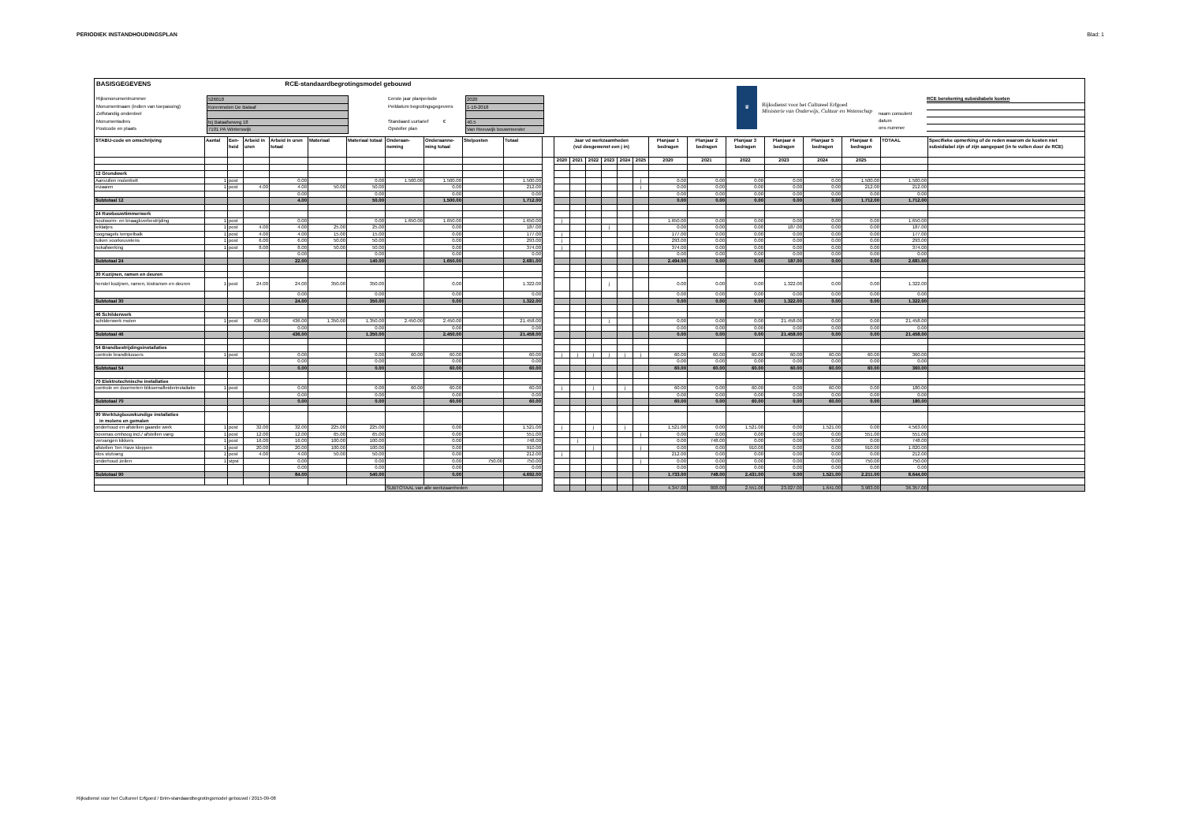PERIODIEK INSTANDHOUDINGSPLAN Blad: 1
BASISGEGEVENS RCE-standaardbegrotingsmodel gebouwd
Rijksmonumentnummer 526018 Eerste jaar planperiode 2020 Monumentnaam (indien van toepassing) Korenmolen De Bataaf Peildatum begrotingsgegevens 1-10-2018 Zelfstandig onderdeel Monumentadres bij Bataafseweg 18 Standaard uurtarief € 40.5 Postcode en plaats 7101 PA Winterswijk Opsteller plan Van Reeuwijk bouwmeester
♛
Rijksdienst voor het Cultureel Erfgoed
Ministerie van Onderwijs, Cultuur en Wetenschap
naam consulent
datum
ons nummer
RCE berekening subsidiabele kosten
| STABU-code en omschrijving | Aantal | Een-heid | Arbeid in uren | Arbeid in uren totaal | Materiaal | Materiaal totaal | Onderaan-neming | Onderaanne-ming totaal | Stelposten | Totaal | | Jaar vd werkzaamheden (vul desgewenst een j in) | | | | | | Planjaar 1 bedragen | Planjaar 2 bedragen | Planjaar 3 bedragen | Planjaar 4 bedragen | Planjaar 5 bedragen | Planjaar 6 bedragen | TOTAAL | Specifieke opmerking of de reden waarom de kosten niet subsidiabel zijn of zijn aangepast (in te vullen door de RCE) |
| --- | --- | --- | --- | --- | --- | --- | --- | --- | --- | --- | --- | --- | --- | --- | --- | --- | --- | --- | --- | --- | --- | --- | --- | --- | --- |
| | | | | | | | | | | | | 2020 | 2021 | 2022 | 2023 | 2024 | 2025 | 2020 | 2021 | 2022 | 2023 | 2024 | 2025 | | |
| 12 Grondwerk | | | | | | | | | | | | | | | | | | | | | | | | | |
| Aanvullen molenbelt | 1 | post | | 0.00 | | 0.00 | 1.500.00 | 1.500.00 | | 1.500.00 | | | | | | | j | 0.00 | 0.00 | 0.00 | 0.00 | 0.00 | 1.500.00 | 1.500.00 | |
| inzaaien | 1 | post | 4.00 | 4.00 | 50.00 | 50.00 | | 0.00 | | 212.00 | | | | | | | j | 0.00 | 0.00 | 0.00 | 0.00 | 0.00 | 212.00 | 212.00 | |
| | | | | 0.00 | | 0.00 | | 0.00 | | 0.00 | | | | | | | | 0.00 | 0.00 | 0.00 | 0.00 | 0.00 | 0.00 | 0.00 | |
| Subtotaal 12 | | | | 4.00 | | 50.00 | | 1.500.00 | | 1.712.00 | | | | | | | | 0.00 | 0.00 | 0.00 | 0.00 | 0.00 | 1.712.00 | 1.712.00 | |
| 24 Ruwbouwtimmerwerk | | | | | | | | | | | | | | | | | | | | | | | | | |
| houtworm- en knaagkverbestrijding | 1 | post | | 0.00 | | 0.00 | 1.650.00 | 1.650.00 | | 1.650.00 | | j | | | | | | 1.650.00 | 0.00 | 0.00 | 0.00 | 0.00 | 0.00 | 1.650.00 | |
| leklatjes | 1 | post | 4.00 | 4.00 | 25.00 | 25.00 | | 0.00 | | 187.00 | | | | | j | | | 0.00 | 0.00 | 0.00 | 187.00 | 0.00 | 0.00 | 187.00 | |
| toognagels tempelbalk | 1 | post | 4.00 | 4.00 | 15.00 | 15.00 | | 0.00 | | 177.00 | | j | | | | | | 177.00 | 0.00 | 0.00 | 0.00 | 0.00 | 0.00 | 177.00 | |
| luiken voorkeuvelens | 1 | post | 6.00 | 6.00 | 50.00 | 50.00 | | 0.00 | | 293.00 | | j | | | | | | 293.00 | 0.00 | 0.00 | 0.00 | 0.00 | 0.00 | 293.00 | |
| nokafwerking | 1 | post | 8.00 | 8.00 | 50.00 | 50.00 | | 0.00 | | 374.00 | | j | | | | | | 374.00 | 0.00 | 0.00 | 0.00 | 0.00 | 0.00 | 374.00 | |
| | | | | 0.00 | | 0.00 | | 0.00 | | 0.00 | | | | | | | | 0.00 | 0.00 | 0.00 | 0.00 | 0.00 | 0.00 | 0.00 | |
| Subtotaal 24 | | | | 22.00 | | 140.00 | | 1.650.00 | | 2.681.00 | | | | | | | | 2.494.00 | 0.00 | 0.00 | 187.00 | 0.00 | 0.00 | 2.681.00 | |
| 30 Kozijnen, ramen en deuren | | | | | | | | | | | | | | | | | | | | | | | | | |
| herstel kozijnen, ramen, kistramen en deuren | 1 | post | 24.00 | 24.00 | 350.00 | 350.00 | | 0.00 | | 1.322.00 | | | | | j | | | 0.00 | 0.00 | 0.00 | 1.322.00 | 0.00 | 0.00 | 1.322.00 | |
| | | | | 0.00 | | 0.00 | | 0.00 | | 0.00 | | | | | | | | 0.00 | 0.00 | 0.00 | 0.00 | 0.00 | 0.00 | 0.00 | |
| Subtotaal 30 | | | | 24.00 | | 350.00 | | 0.00 | | 1.322.00 | | | | | | | | 0.00 | 0.00 | 0.00 | 1.322.00 | 0.00 | 0.00 | 1.322.00 | |
| 46 Schilderwerk | | | | | | | | | | | | | | | | | | | | | | | | | |
| schilderwerk molen | 1 | post | 436.00 | 436.00 | 1.350.00 | 1.350.00 | 2.450.00 | 2.450.00 | | 21.458.00 | | | | | j | | | 0.00 | 0.00 | 0.00 | 21.458.00 | 0.00 | 0.00 | 21.458.00 | |
| | | | | 0.00 | | 0.00 | | 0.00 | | 0.00 | | | | | | | | 0.00 | 0.00 | 0.00 | 0.00 | 0.00 | 0.00 | 0.00 | |
| Subtotaal 46 | | | | 436.00 | | 1.350.00 | | 2.450.00 | | 21.458.00 | | | | | | | | 0.00 | 0.00 | 0.00 | 21.458.00 | 0.00 | 0.00 | 21.458.00 | |
| 54 Brandbestrijdingsinstallaties | | | | | | | | | | | | | | | | | | | | | | | | | |
| controle brandblussers | 1 | post | | 0.00 | | 0.00 | 60.00 | 60.00 | | 60.00 | | j | j | j | j | j | j | 60.00 | 60.00 | 60.00 | 60.00 | 60.00 | 60.00 | 360.00 | |
| | | | | 0.00 | | 0.00 | | 0.00 | | 0.00 | | | | | | | | 0.00 | 0.00 | 0.00 | 0.00 | 0.00 | 0.00 | 0.00 | |
| Subtotaal 54 | | | | 0.00 | | 0.00 | | 60.00 | | 60.00 | | | | | | | | 60.00 | 60.00 | 60.00 | 60.00 | 60.00 | 60.00 | 360.00 | |
| 70 Elektrotechnische installaties | | | | | | | | | | | | | | | | | | | | | | | | | |
| controle en doormeten bliksemafleiderinstallatie | 1 | post | | 0.00 | | 0.00 | 60.00 | 60.00 | | 60.00 | | j | | j | | j | | 60.00 | 0.00 | 60.00 | 0.00 | 60.00 | 0.00 | 180.00 | |
| | | | | 0.00 | | 0.00 | | 0.00 | | 0.00 | | | | | | | | 0.00 | 0.00 | 0.00 | 0.00 | 0.00 | 0.00 | 0.00 | |
| Subtotaal 70 | | | | 0.00 | | 0.00 | | 60.00 | | 60.00 | | | | | | | | 60.00 | 0.00 | 60.00 | 0.00 | 60.00 | 0.00 | 180.00 | |
| 90 Werktuigbouwkundige installaties in molens en gemalen | | | | | | | | | | | | | | | | | | | | | | | | | |
| onderhoud en afstellen gaande werk | 1 | post | 32.00 | 32.00 | 225.00 | 225.00 | | 0.00 | | 1.521.00 | | j | | j | | j | | 1.521.00 | 0.00 | 1.521.00 | 0.00 | 1.521.00 | 0.00 | 4.563.00 | |
| bovenas omhoog incl./ afstellen vang | 1 | post | 12.00 | 12.00 | 65.00 | 65.00 | | 0.00 | | 551.00 | | | | | | | j | 0.00 | 0.00 | 0.00 | 0.00 | 0.00 | 551.00 | 551.00 | |
| vervangen kikkers | 1 | post | 16.00 | 16.00 | 100.00 | 100.00 | | 0.00 | | 748.00 | | | j | | | | | 0.00 | 748.00 | 0.00 | 0.00 | 0.00 | 0.00 | 748.00 | |
| afstellen Ten Have kleppen | 1 | post | 20.00 | 20.00 | 100.00 | 100.00 | | 0.00 | | 910.00 | | | | j | | | j | 0.00 | 0.00 | 910.00 | 0.00 | 0.00 | 910.00 | 1.820.00 | |
| klos stutvang | 1 | post | 4.00 | 4.00 | 50.00 | 50.00 | | 0.00 | | 212.00 | | j | | | | | | 212.00 | 0.00 | 0.00 | 0.00 | 0.00 | 0.00 | 212.00 | |
| onderhoud zeilen | 1 | stpst | | 0.00 | | 0.00 | | 0.00 | 750.00 | 750.00 | | | | | | | j | 0.00 | 0.00 | 0.00 | 0.00 | 0.00 | 750.00 | 750.00 | |
| | | | | 0.00 | | 0.00 | | 0.00 | | 0.00 | | | | | | | | 0.00 | 0.00 | 0.00 | 0.00 | 0.00 | 0.00 | 0.00 | |
| Subtotaal 90 | | | | 84.00 | | 540.00 | | 0.00 | | 4.692.00 | | | | | | | | 1.733.00 | 748.00 | 2.431.00 | 0.00 | 1.521.00 | 2.211.00 | 8.644.00 | |
| | | | | | | | SUBTOTAAL van alle werkzaamheden | | | | | | | | | | | 4.347.00 | 808.00 | 2.551.00 | 23.027.00 | 1.641.00 | 3.983.00 | 36.357.00 | |
Rijksdienst voor het Cultureel Erfgoed / Brim-standaardbegrotingsmodel gebouwd / 2015-09-08